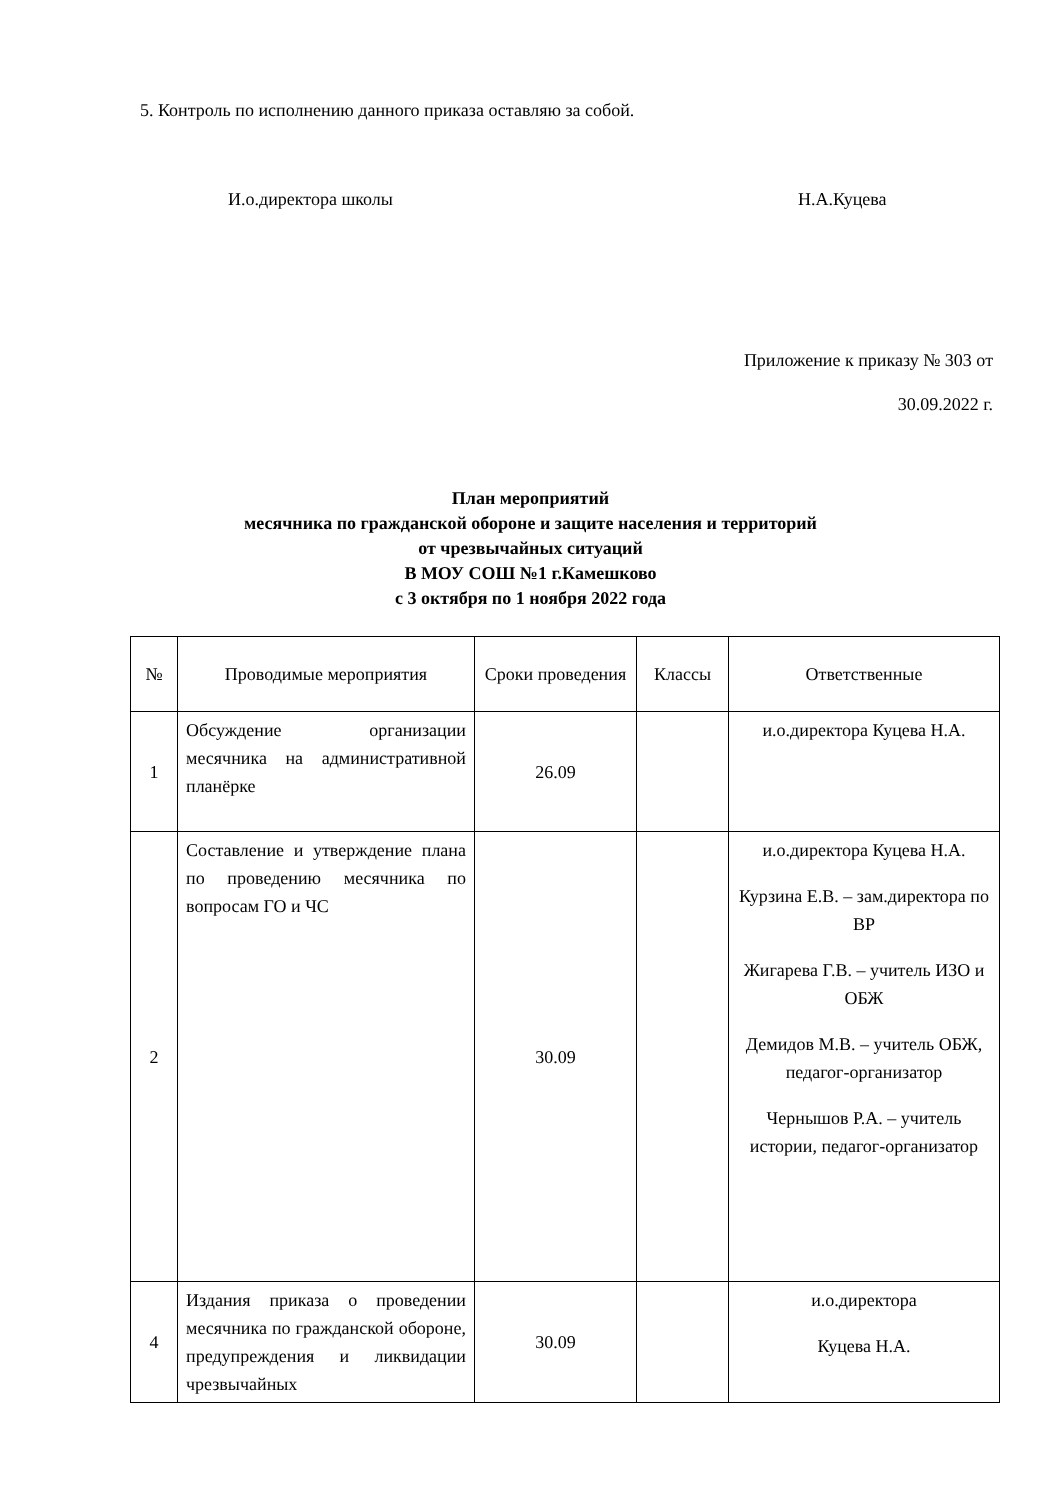5. Контроль по исполнению данного приказа оставляю за собой.
И.о.директора школы Н.А.Куцева
Приложение к приказу № 303 от
30.09.2022 г.
План мероприятий
месячника по гражданской обороне и защите населения и территорий
от чрезвычайных ситуаций
В МОУ СОШ №1 г.Камешково
с 3 октября по 1 ноября 2022 года
| № | Проводимые мероприятия | Сроки проведения | Классы | Ответственные |
| --- | --- | --- | --- | --- |
| 1 | Обсуждение организации месячника на административной планёрке | 26.09 | | и.о.директора Куцева Н.А. |
| 2 | Составление и утверждение плана по проведению месячника по вопросам ГО и ЧС | 30.09 | | и.о.директора Куцева Н.А. Курзина Е.В. – зам.директора по ВР Жигарева Г.В. – учитель ИЗО и ОБЖ Демидов М.В. – учитель ОБЖ, педагог-организатор Чернышов Р.А. – учитель истории, педагог-организатор |
| 4 | Издания приказа о проведении месячника по гражданской обороне, предупреждения и ликвидации чрезвычайных | 30.09 | | и.о.директора Куцева Н.А. |